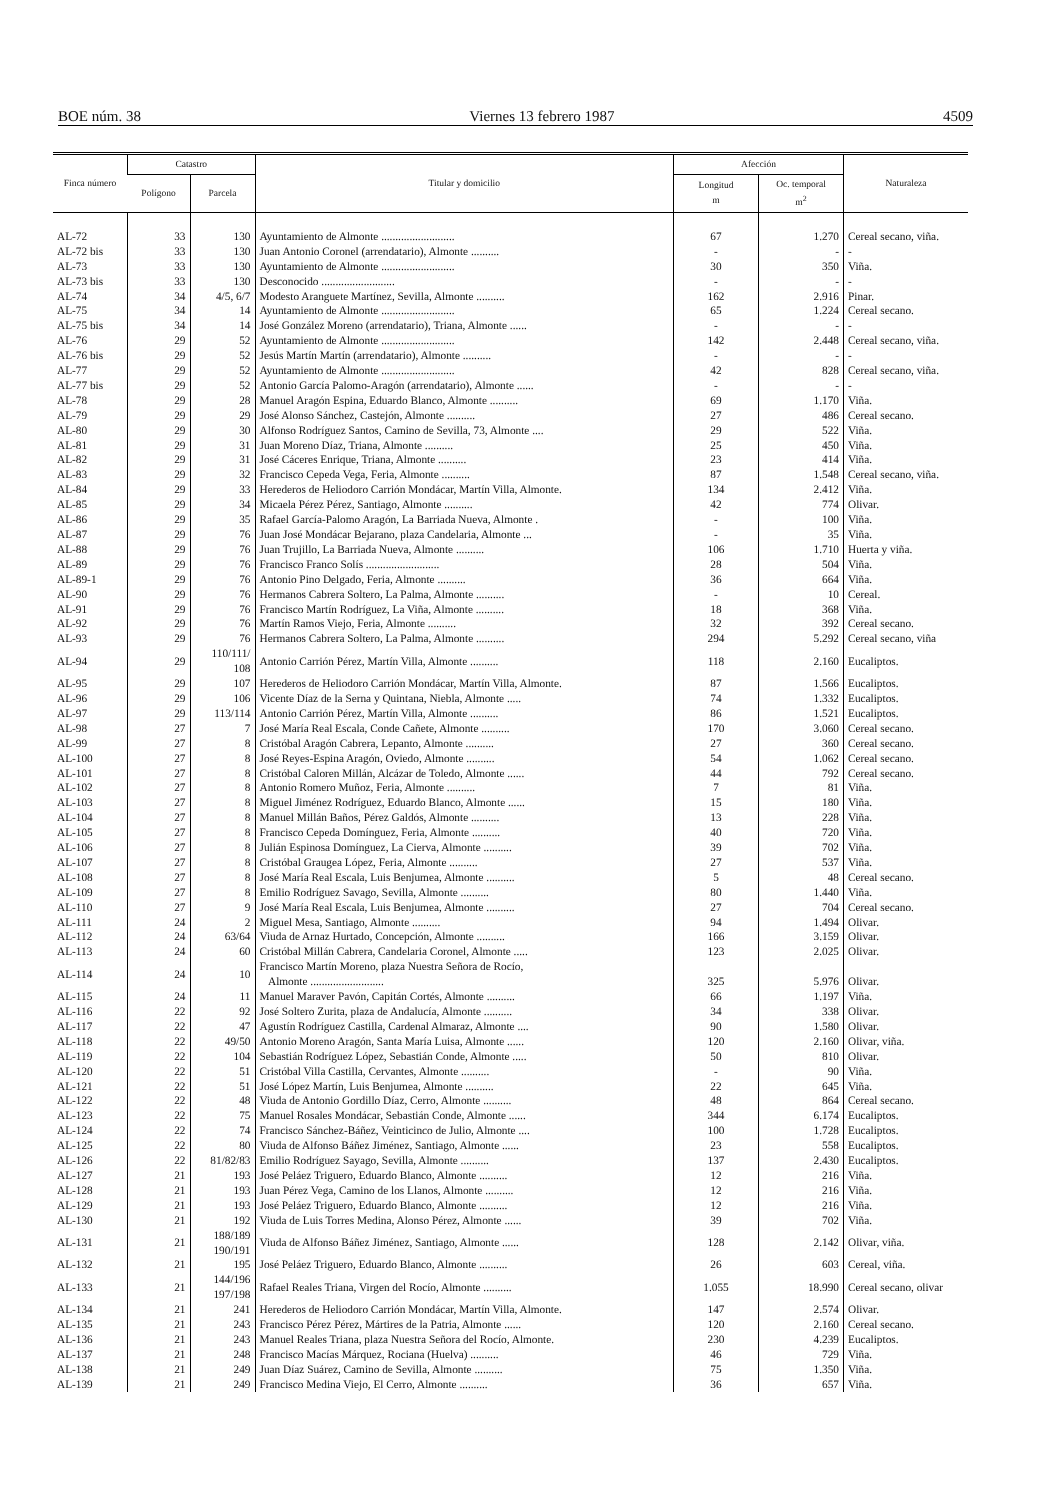BOE núm. 38 Viernes 13 febrero 1987 4509
| Finca número | Catastro | | Titular y domicilio | Afección | | Naturaleza |
| --- | --- | --- | --- | --- | --- | --- |
| | Polígono | Parcela | | Longitud m | Oc. temporal m<sup>2</sup> | |
| AL-72 | 33 | 130 | Ayuntamiento de Almonte .......................... | 67 | 1.270 | Cereal secano, viña. |
| AL-72 bis | 33 | 130 | Juan Antonio Coronel (arrendatario), Almonte .......... | - | - | - |
| AL-73 | 33 | 130 | Ayuntamiento de Almonte .......................... | 30 | 350 | Viña. |
| AL-73 bis | 33 | 130 | Desconocido .......................... | - | - | - |
| AL-74 | 34 | 4/5, 6/7 | Modesto Aranguete Martínez, Sevilla, Almonte .......... | 162 | 2.916 | Pinar. |
| AL-75 | 34 | 14 | Ayuntamiento de Almonte .......................... | 65 | 1.224 | Cereal secano. |
| AL-75 bis | 34 | 14 | José González Moreno (arrendatario), Triana, Almonte ...... | - | - | - |
| AL-76 | 29 | 52 | Ayuntamiento de Almonte .......................... | 142 | 2.448 | Cereal secano, viña. |
| AL-76 bis | 29 | 52 | Jesús Martín Martín (arrendatario), Almonte .......... | - | - | - |
| AL-77 | 29 | 52 | Ayuntamiento de Almonte .......................... | 42 | 828 | Cereal secano, viña. |
| AL-77 bis | 29 | 52 | Antonio García Palomo-Aragón (arrendatario), Almonte ...... | - | - | - |
| AL-78 | 29 | 28 | Manuel Aragón Espina, Eduardo Blanco, Almonte .......... | 69 | 1.170 | Viña. |
| AL-79 | 29 | 29 | José Alonso Sánchez, Castejón, Almonte .......... | 27 | 486 | Cereal secano. |
| AL-80 | 29 | 30 | Alfonso Rodríguez Santos, Camino de Sevilla, 73, Almonte .... | 29 | 522 | Viña. |
| AL-81 | 29 | 31 | Juan Moreno Díaz, Triana, Almonte .......... | 25 | 450 | Viña. |
| AL-82 | 29 | 31 | José Cáceres Enrique, Triana, Almonte .......... | 23 | 414 | Viña. |
| AL-83 | 29 | 32 | Francisco Cepeda Vega, Feria, Almonte .......... | 87 | 1.548 | Cereal secano, viña. |
| AL-84 | 29 | 33 | Herederos de Heliodoro Carrión Mondácar, Martín Villa, Almonte. | 134 | 2.412 | Viña. |
| AL-85 | 29 | 34 | Micaela Pérez Pérez, Santiago, Almonte .......... | 42 | 774 | Olivar. |
| AL-86 | 29 | 35 | Rafael García-Palomo Aragón, La Barriada Nueva, Almonte . | - | 100 | Viña. |
| AL-87 | 29 | 76 | Juan José Mondácar Bejarano, plaza Candelaria, Almonte ... | - | 35 | Viña. |
| AL-88 | 29 | 76 | Juan Trujillo, La Barriada Nueva, Almonte .......... | 106 | 1.710 | Huerta y viña. |
| AL-89 | 29 | 76 | Francisco Franco Solís .......................... | 28 | 504 | Viña. |
| AL-89-1 | 29 | 76 | Antonio Pino Delgado, Feria, Almonte .......... | 36 | 664 | Viña. |
| AL-90 | 29 | 76 | Hermanos Cabrera Soltero, La Palma, Almonte .......... | - | 10 | Cereal. |
| AL-91 | 29 | 76 | Francisco Martín Rodríguez, La Viña, Almonte .......... | 18 | 368 | Viña. |
| AL-92 | 29 | 76 | Martín Ramos Viejo, Feria, Almonte .......... | 32 | 392 | Cereal secano. |
| AL-93 | 29 | 76 | Hermanos Cabrera Soltero, La Palma, Almonte .......... | 294 | 5.292 | Cereal secano, viña |
| AL-94 | 29 | 110/111/ 108 | Antonio Carrión Pérez, Martín Villa, Almonte .......... | 118 | 2.160 | Eucaliptos. |
| AL-95 | 29 | 107 | Herederos de Heliodoro Carrión Mondácar, Martín Villa, Almonte. | 87 | 1.566 | Eucaliptos. |
| AL-96 | 29 | 106 | Vicente Díaz de la Serna y Quintana, Niebla, Almonte ..... | 74 | 1.332 | Eucaliptos. |
| AL-97 | 29 | 113/114 | Antonio Carrión Pérez, Martín Villa, Almonte .......... | 86 | 1.521 | Eucaliptos. |
| AL-98 | 27 | 7 | José María Real Escala, Conde Cañete, Almonte .......... | 170 | 3.060 | Cereal secano. |
| AL-99 | 27 | 8 | Cristóbal Aragón Cabrera, Lepanto, Almonte .......... | 27 | 360 | Cereal secano. |
| AL-100 | 27 | 8 | José Reyes-Espina Aragón, Oviedo, Almonte .......... | 54 | 1.062 | Cereal secano. |
| AL-101 | 27 | 8 | Cristóbal Caloren Millán, Alcázar de Toledo, Almonte ...... | 44 | 792 | Cereal secano. |
| AL-102 | 27 | 8 | Antonio Romero Muñoz, Feria, Almonte .......... | 7 | 81 | Viña. |
| AL-103 | 27 | 8 | Miguel Jiménez Rodríguez, Eduardo Blanco, Almonte ...... | 15 | 180 | Viña. |
| AL-104 | 27 | 8 | Manuel Millán Baños, Pérez Galdós, Almonte .......... | 13 | 228 | Viña. |
| AL-105 | 27 | 8 | Francisco Cepeda Domínguez, Feria, Almonte .......... | 40 | 720 | Viña. |
| AL-106 | 27 | 8 | Julián Espinosa Domínguez, La Cierva, Almonte .......... | 39 | 702 | Viña. |
| AL-107 | 27 | 8 | Cristóbal Graugea López, Feria, Almonte .......... | 27 | 537 | Viña. |
| AL-108 | 27 | 8 | José María Real Escala, Luis Benjumea, Almonte .......... | 5 | 48 | Cereal secano. |
| AL-109 | 27 | 8 | Emilio Rodríguez Savago, Sevilla, Almonte .......... | 80 | 1.440 | Viña. |
| AL-110 | 27 | 9 | José María Real Escala, Luis Benjumea, Almonte .......... | 27 | 704 | Cereal secano. |
| AL-111 | 24 | 2 | Miguel Mesa, Santiago, Almonte .......... | 94 | 1.494 | Olivar. |
| AL-112 | 24 | 63/64 | Viuda de Arnaz Hurtado, Concepción, Almonte .......... | 166 | 3.159 | Olivar. |
| AL-113 | 24 | 60 | Cristóbal Millán Cabrera, Candelaria Coronel, Almonte ..... | 123 | 2.025 | Olivar. |
| AL-114 | 24 | 10 | Francisco Martín Moreno, plaza Nuestra Señora de Rocío, Almonte .......................... | 325 | 5.976 | Olivar. |
| AL-115 | 24 | 11 | Manuel Maraver Pavón, Capitán Cortés, Almonte .......... | 66 | 1.197 | Viña. |
| AL-116 | 22 | 92 | José Soltero Zurita, plaza de Andalucía, Almonte .......... | 34 | 338 | Olivar. |
| AL-117 | 22 | 47 | Agustín Rodríguez Castilla, Cardenal Almaraz, Almonte .... | 90 | 1.580 | Olivar. |
| AL-118 | 22 | 49/50 | Antonio Moreno Aragón, Santa María Luisa, Almonte ...... | 120 | 2.160 | Olivar, viña. |
| AL-119 | 22 | 104 | Sebastián Rodríguez López, Sebastián Conde, Almonte ..... | 50 | 810 | Olivar. |
| AL-120 | 22 | 51 | Cristóbal Villa Castilla, Cervantes, Almonte .......... | - | 90 | Viña. |
| AL-121 | 22 | 51 | José López Martín, Luis Benjumea, Almonte .......... | 22 | 645 | Viña. |
| AL-122 | 22 | 48 | Viuda de Antonio Gordillo Díaz, Cerro, Almonte .......... | 48 | 864 | Cereal secano. |
| AL-123 | 22 | 75 | Manuel Rosales Mondácar, Sebastián Conde, Almonte ...... | 344 | 6.174 | Eucaliptos. |
| AL-124 | 22 | 74 | Francisco Sánchez-Báñez, Veinticinco de Julio, Almonte .... | 100 | 1.728 | Eucaliptos. |
| AL-125 | 22 | 80 | Viuda de Alfonso Báñez Jiménez, Santiago, Almonte ...... | 23 | 558 | Eucaliptos. |
| AL-126 | 22 | 81/82/83 | Emilio Rodríguez Sayago, Sevilla, Almonte .......... | 137 | 2.430 | Eucaliptos. |
| AL-127 | 21 | 193 | José Peláez Triguero, Eduardo Blanco, Almonte .......... | 12 | 216 | Viña. |
| AL-128 | 21 | 193 | Juan Pérez Vega, Camino de los Llanos, Almonte .......... | 12 | 216 | Viña. |
| AL-129 | 21 | 193 | José Peláez Triguero, Eduardo Blanco, Almonte .......... | 12 | 216 | Viña. |
| AL-130 | 21 | 192 | Viuda de Luis Torres Medina, Alonso Pérez, Almonte ...... | 39 | 702 | Viña. |
| AL-131 | 21 | 188/189 190/191 | Viuda de Alfonso Báñez Jiménez, Santiago, Almonte ...... | 128 | 2.142 | Olivar, viña. |
| AL-132 | 21 | 195 | José Peláez Triguero, Eduardo Blanco, Almonte .......... | 26 | 603 | Cereal, viña. |
| AL-133 | 21 | 144/196 197/198 | Rafael Reales Triana, Virgen del Rocío, Almonte .......... | 1.055 | 18.990 | Cereal secano, olivar |
| AL-134 | 21 | 241 | Herederos de Heliodoro Carrión Mondácar, Martín Villa, Almonte. | 147 | 2.574 | Olivar. |
| AL-135 | 21 | 243 | Francisco Pérez Pérez, Mártires de la Patria, Almonte ...... | 120 | 2.160 | Cereal secano. |
| AL-136 | 21 | 243 | Manuel Reales Triana, plaza Nuestra Señora del Rocío, Almonte. | 230 | 4.239 | Eucaliptos. |
| AL-137 | 21 | 248 | Francisco Macías Márquez, Rociana (Huelva) .......... | 46 | 729 | Viña. |
| AL-138 | 21 | 249 | Juan Díaz Suárez, Camino de Sevilla, Almonte .......... | 75 | 1.350 | Viña. |
| AL-139 | 21 | 249 | Francisco Medina Viejo, El Cerro, Almonte .......... | 36 | 657 | Viña. |